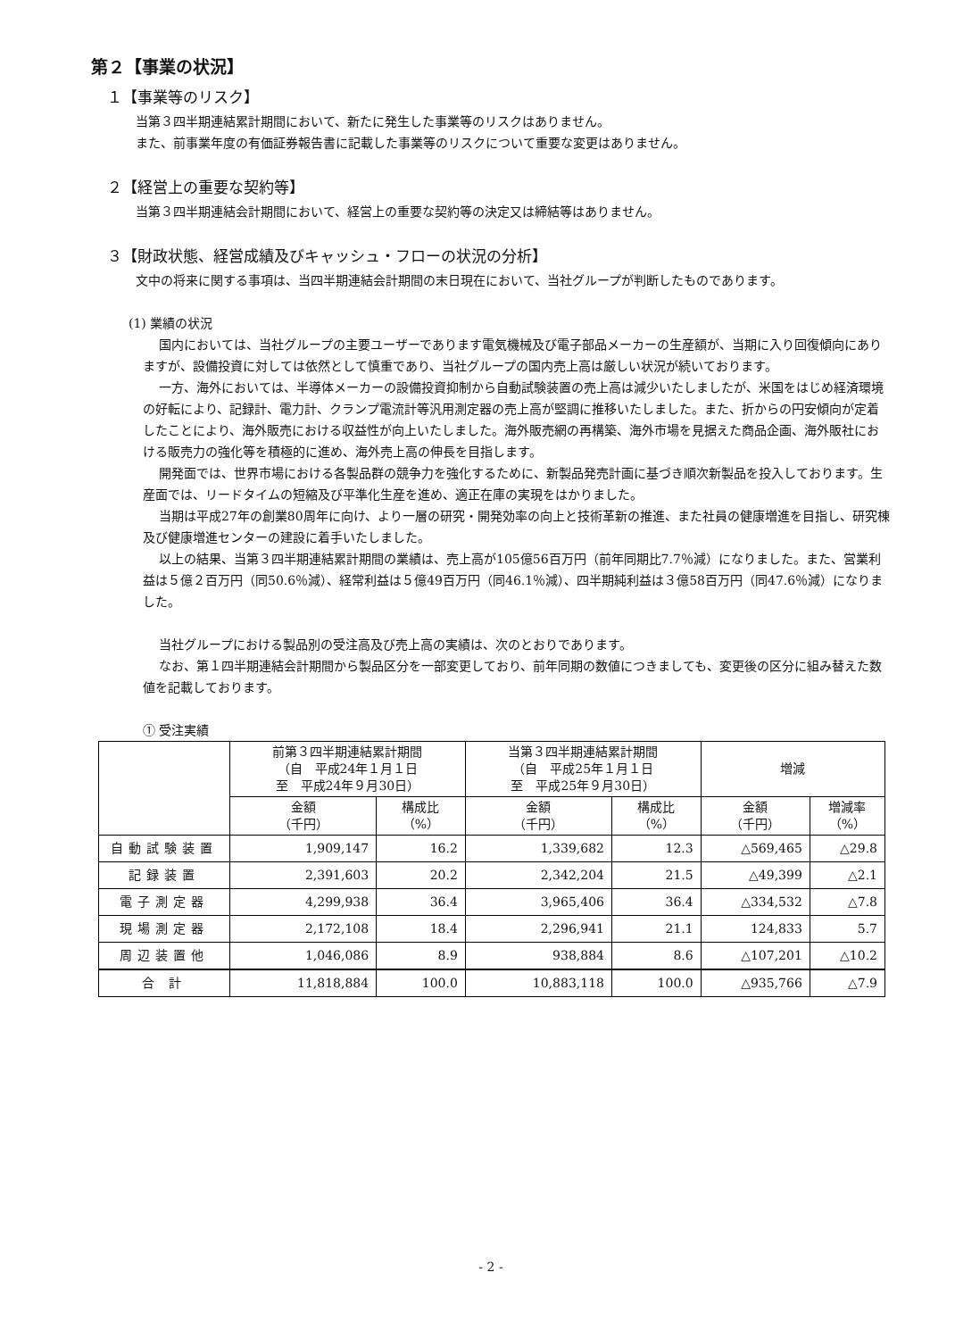第２【事業の状況】
１【事業等のリスク】
当第３四半期連結累計期間において、新たに発生した事業等のリスクはありません。
また、前事業年度の有価証券報告書に記載した事業等のリスクについて重要な変更はありません。
２【経営上の重要な契約等】
当第３四半期連結会計期間において、経営上の重要な契約等の決定又は締結等はありません。
３【財政状態、経営成績及びキャッシュ・フローの状況の分析】
文中の将来に関する事項は、当四半期連結会計期間の末日現在において、当社グループが判断したものであります。
(1) 業績の状況
国内においては、当社グループの主要ユーザーであります電気機械及び電子部品メーカーの生産額が、当期に入り回復傾向にありますが、設備投資に対しては依然として慎重であり、当社グループの国内売上高は厳しい状況が続いております。
一方、海外においては、半導体メーカーの設備投資抑制から自動試験装置の売上高は減少いたしましたが、米国をはじめ経済環境の好転により、記録計、電力計、クランプ電流計等汎用測定器の売上高が堅調に推移いたしました。また、折からの円安傾向が定着したことにより、海外販売における収益性が向上いたしました。海外販売網の再構築、海外市場を見据えた商品企画、海外販社における販売力の強化等を積極的に進め、海外売上高の伸長を目指します。
開発面では、世界市場における各製品群の競争力を強化するために、新製品発売計画に基づき順次新製品を投入しております。生産面では、リードタイムの短縮及び平準化生産を進め、適正在庫の実現をはかりました。
当期は平成27年の創業80周年に向け、より一層の研究・開発効率の向上と技術革新の推進、また社員の健康増進を目指し、研究棟及び健康増進センターの建設に着手いたしました。
以上の結果、当第３四半期連結累計期間の業績は、売上高が105億56百万円（前年同期比7.7％減）になりました。また、営業利益は５億２百万円（同50.6％減）、経常利益は５億49百万円（同46.1％減）、四半期純利益は３億58百万円（同47.6％減）になりました。
当社グループにおける製品別の受注高及び売上高の実績は、次のとおりであります。
なお、第１四半期連結会計期間から製品区分を一部変更しており、前年同期の数値につきましても、変更後の区分に組み替えた数値を記載しております。
① 受注実績
| | 前第３四半期連結累計期間 （自 平成24年１月１日 至 平成24年９月30日） | | 当第３四半期連結累計期間 （自 平成25年１月１日 至 平成25年９月30日） | | 増減 | |
| --- | --- | --- | --- | --- | --- | --- |
| | 金額 （千円） | 構成比 （%） | 金額 （千円） | 構成比 （%） | 金額 （千円） | 増減率 （%） |
| 自動試験装置 | 1,909,147 | 16.2 | 1,339,682 | 12.3 | △569,465 | △29.8 |
| 記録装置 | 2,391,603 | 20.2 | 2,342,204 | 21.5 | △49,399 | △2.1 |
| 電子測定器 | 4,299,938 | 36.4 | 3,965,406 | 36.4 | △334,532 | △7.8 |
| 現場測定器 | 2,172,108 | 18.4 | 2,296,941 | 21.1 | 124,833 | 5.7 |
| 周辺装置他 | 1,046,086 | 8.9 | 938,884 | 8.6 | △107,201 | △10.2 |
| 合 計 | 11,818,884 | 100.0 | 10,883,118 | 100.0 | △935,766 | △7.9 |
- 2 -